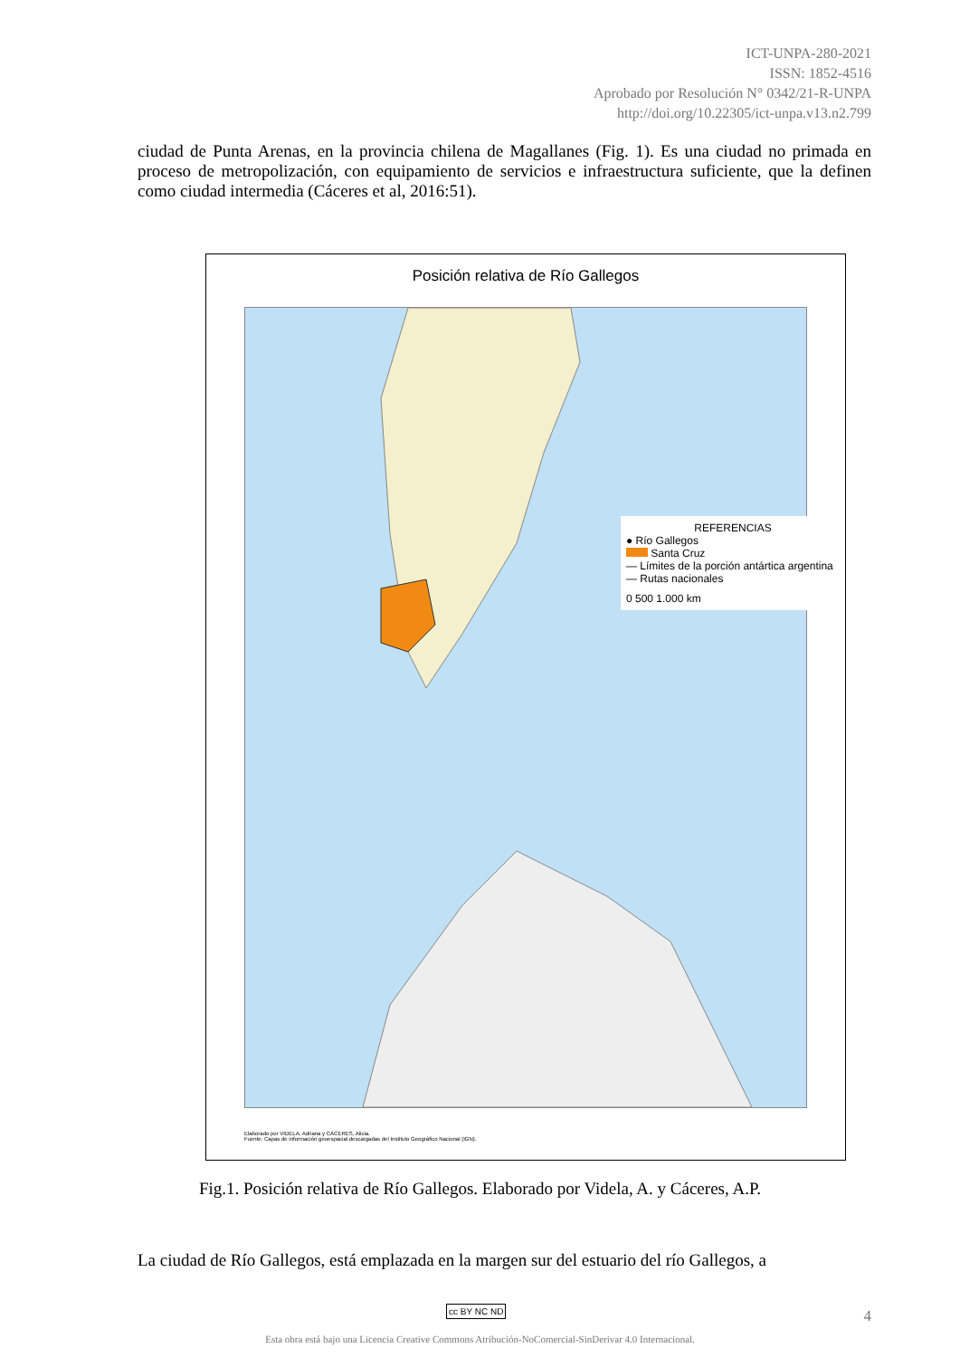ICT-UNPA-280-2021
ISSN: 1852-4516
Aprobado por Resolución N° 0342/21-R-UNPA
http://doi.org/10.22305/ict-unpa.v13.n2.799
ciudad de Punta Arenas, en la provincia chilena de Magallanes (Fig. 1). Es una ciudad no primada en proceso de metropolización, con equipamiento de servicios e infraestructura suficiente, que la definen como ciudad intermedia (Cáceres et al, 2016:51).
Posición relativa de Río Gallegos
REFERENCIAS
● Río Gallegos
Santa Cruz
— Límites de la porción antártica argentina
— Rutas nacionales
0 500 1.000 km
Elaborado por VIDELA, Adriana y CÁCERES, Alicia.
Fuente: Capas de información geoespacial descargadas del Instituto Geográfico Nacional (IGN).
Fig.1. Posición relativa de Río Gallegos. Elaborado por Videla, A. y Cáceres, A.P.
La ciudad de Río Gallegos, está emplazada en la margen sur del estuario del río Gallegos, a
4 cc BY NC ND
Esta obra está bajo una Licencia Creative Commons Atribución-NoComercial-SinDerivar 4.0 Internacional.